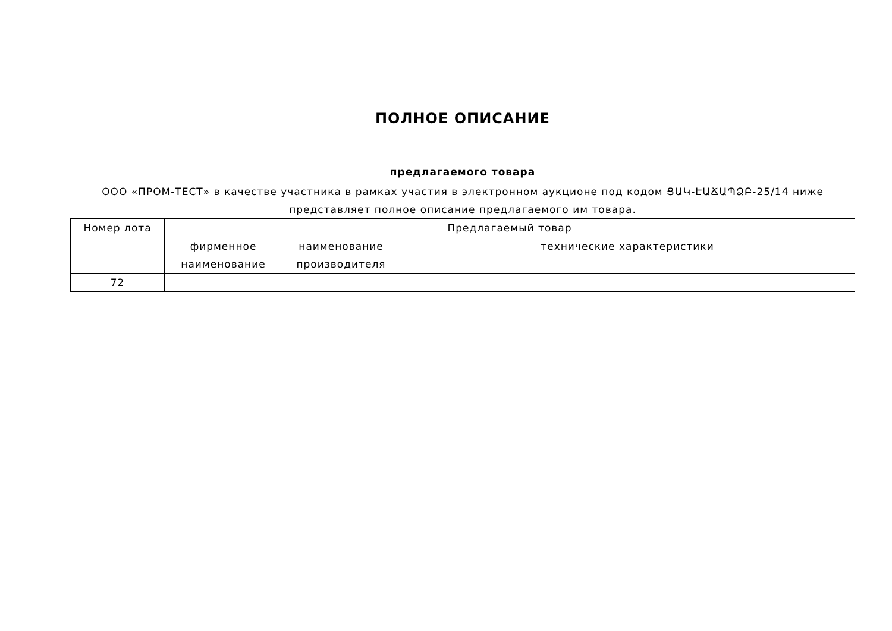ПОЛНОЕ ОПИСАНИЕ
предлагаемого товара
ООО «ПРОМ-ТЕСТ» в качестве участника в рамках участия в электронном аукционе под кодом ՑԱԿ-ԷԱՃԱՊՁԲ-25/14 ниже представляет полное описание предлагаемого им товара.
| Номер лота | Предлагаемый товар | | |
| --- | --- | --- | --- |
| | фирменное наименование | наименование производителя | технические характеристики |
| 72 | | | |